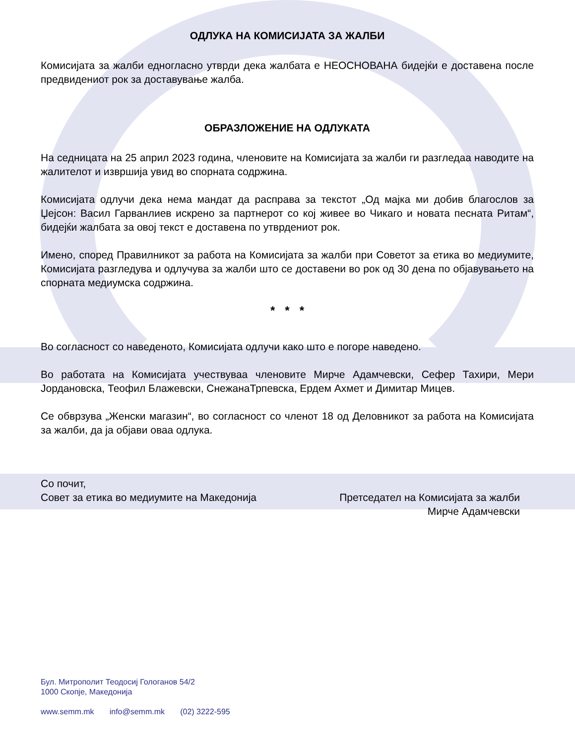ОДЛУКА НА КОМИСИЈАТА ЗА ЖАЛБИ
Комисијата за жалби едногласно утврди дека жалбата е НЕОСНОВАНА бидејќи е доставена после предвидениот рок за доставување жалба.
ОБРАЗЛОЖЕНИЕ НА ОДЛУКАТА
На седницата на 25 април 2023 година, членовите на Комисијата за жалби ги разгледаа наводите на жалителот и извршија увид во спорната содржина.
Комисијата одлучи дека нема мандат да расправа за текстот „Од мајка ми добив благослов за Џејсон: Васил Гарванлиев искрено за партнерот со кој живее во Чикаго и новата песната Ритам“, бидејќи жалбата за овој текст е доставена по утврдениот рок.
Имено, според Правилникот за работа на Комисијата за жалби при Советот за етика во медиумите, Комисијата разгледува и одлучува за жалби што се доставени во рок од 30 дена по објавувањето на спорната медиумска содржина.
* * *
Во согласност со наведеното, Комисијата одлучи како што е погоре наведено.
Во работата на Комисијата учествуваа членовите Мирче Адамчевски, Сефер Тахири, Мери Јордановска, Теофил Блажевски, СнежанаТрпевска, Ердем Ахмет и Димитар Мицев.
Се обврзува „Женски магазин“, во согласност со членот 18 од Деловникот за работа на Комисијата за жалби, да ја објави оваа одлука.
Со почит,
Совет за етика во медиумите на Македонија
Претседател на Комисијата за жалби
Мирче Адамчевски
Бул. Митрополит Теодосиј Гологанов 54/2
1000 Скопје, Македонија
www.semm.mk info@semm.mk (02) 3222-595